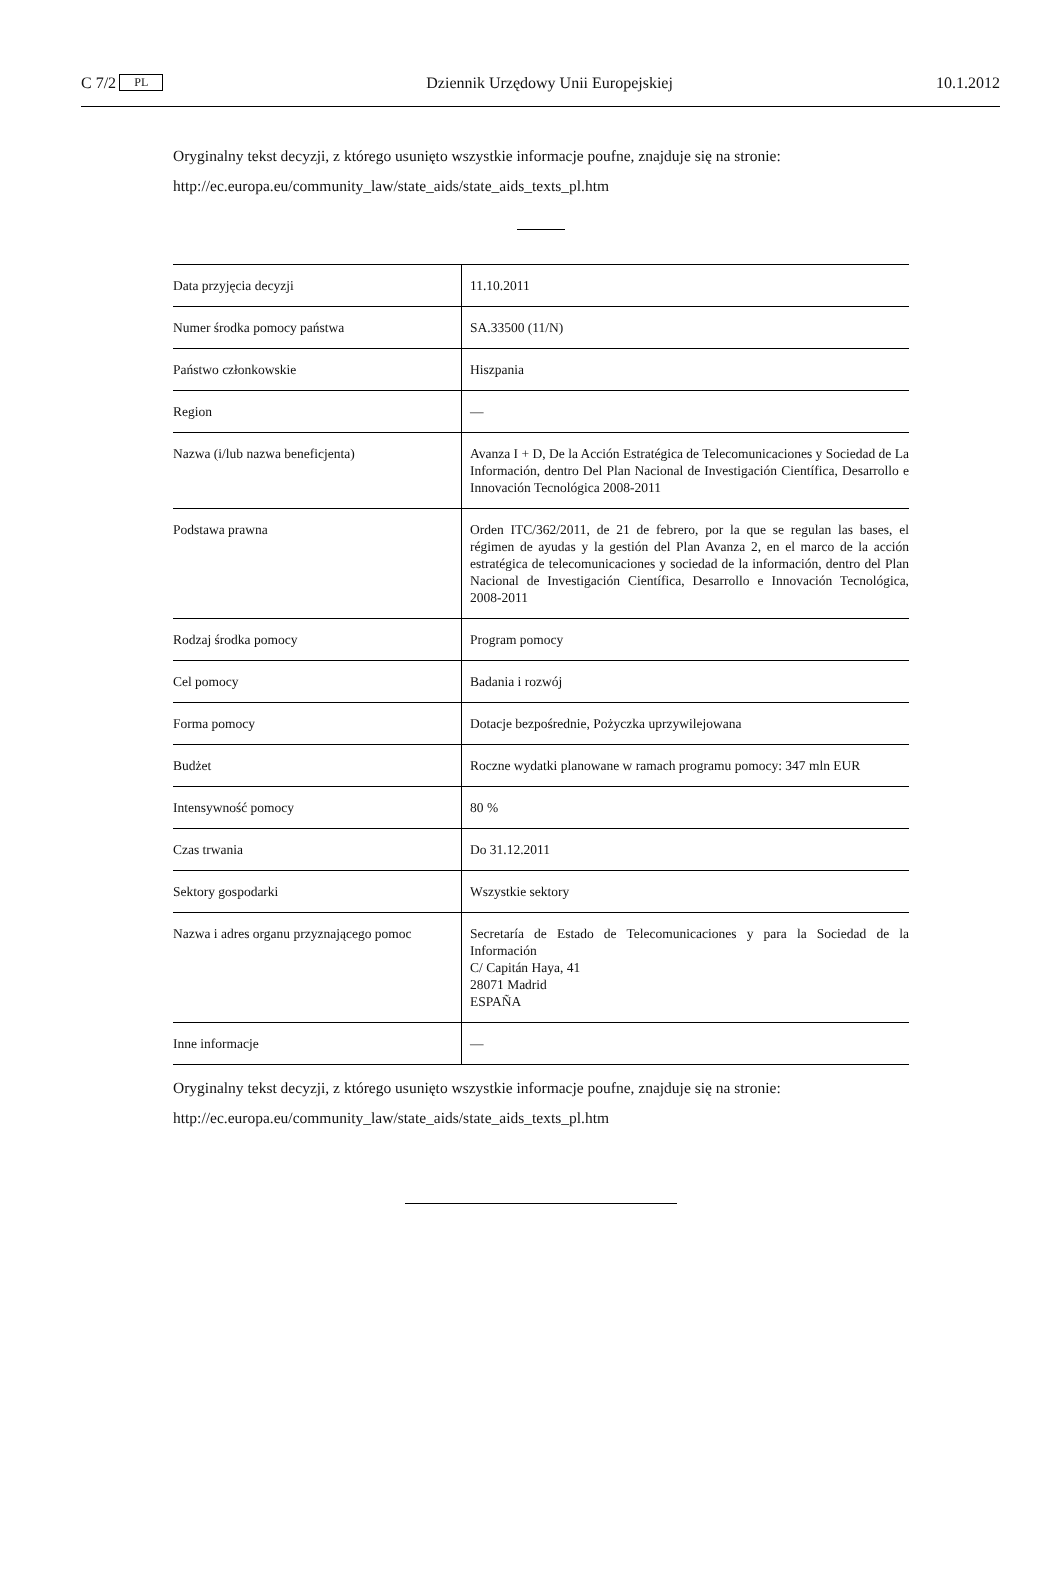C 7/2 PL Dziennik Urzędowy Unii Europejskiej 10.1.2012
Oryginalny tekst decyzji, z którego usunięto wszystkie informacje poufne, znajduje się na stronie:
http://ec.europa.eu/community_law/state_aids/state_aids_texts_pl.htm
| Data przyjęcia decyzji | 11.10.2011 |
| Numer środka pomocy państwa | SA.33500 (11/N) |
| Państwo członkowskie | Hiszpania |
| Region | — |
| Nazwa (i/lub nazwa beneficjenta) | Avanza I + D, De la Acción Estratégica de Telecomunicaciones y Sociedad de La Información, dentro Del Plan Nacional de Investigación Científica, Desarrollo e Innovación Tecnológica 2008-2011 |
| Podstawa prawna | Orden ITC/362/2011, de 21 de febrero, por la que se regulan las bases, el régimen de ayudas y la gestión del Plan Avanza 2, en el marco de la acción estratégica de telecomunicaciones y sociedad de la información, dentro del Plan Nacional de Investigación Científica, Desarrollo e Innovación Tecnológica, 2008-2011 |
| Rodzaj środka pomocy | Program pomocy |
| Cel pomocy | Badania i rozwój |
| Forma pomocy | Dotacje bezpośrednie, Pożyczka uprzywilejowana |
| Budżet | Roczne wydatki planowane w ramach programu pomocy: 347 mln EUR |
| Intensywność pomocy | 80 % |
| Czas trwania | Do 31.12.2011 |
| Sektory gospodarki | Wszystkie sektory |
| Nazwa i adres organu przyznającego pomoc | Secretaría de Estado de Telecomunicaciones y para la Sociedad de la Información C/ Capitán Haya, 41 28071 Madrid ESPAÑA |
| Inne informacje | — |
Oryginalny tekst decyzji, z którego usunięto wszystkie informacje poufne, znajduje się na stronie:
http://ec.europa.eu/community_law/state_aids/state_aids_texts_pl.htm